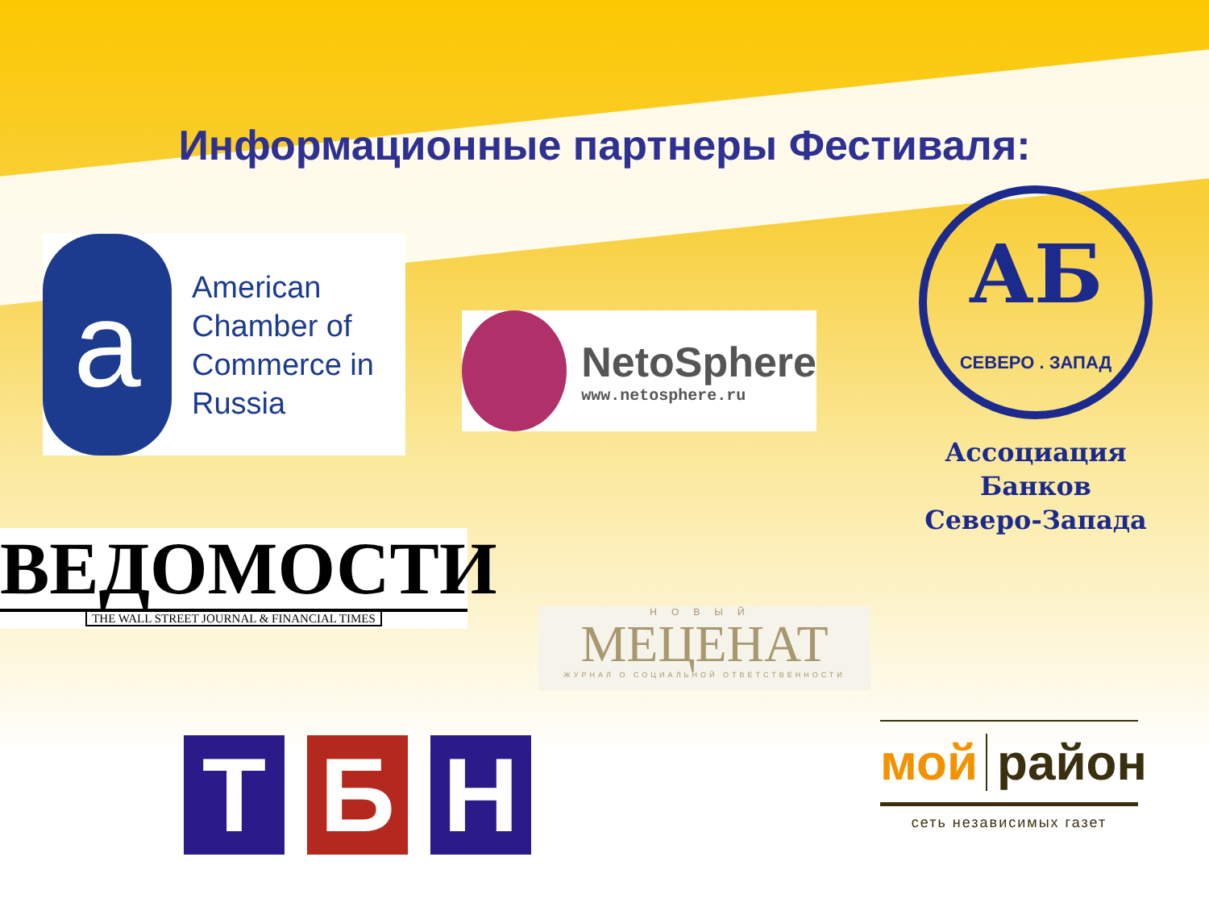Информационные партнеры Фестиваля:
a
American
Chamber of
Commerce in
Russia
NetoSphere
www.netosphere.ru
АБ
СЕВЕРО . ЗАПАД
Ассоциация Банков
Северо-Запада
ВЕДОМОСТИ
THE WALL STREET JOURNAL & FINANCIAL TIMES
НОВЫЙ
МЕЦЕНАТ
ЖУРНАЛ О СОЦИАЛЬНОЙ ОТВЕТСТВЕННОСТИ
Т Б Н
мой район
сеть независимых газет